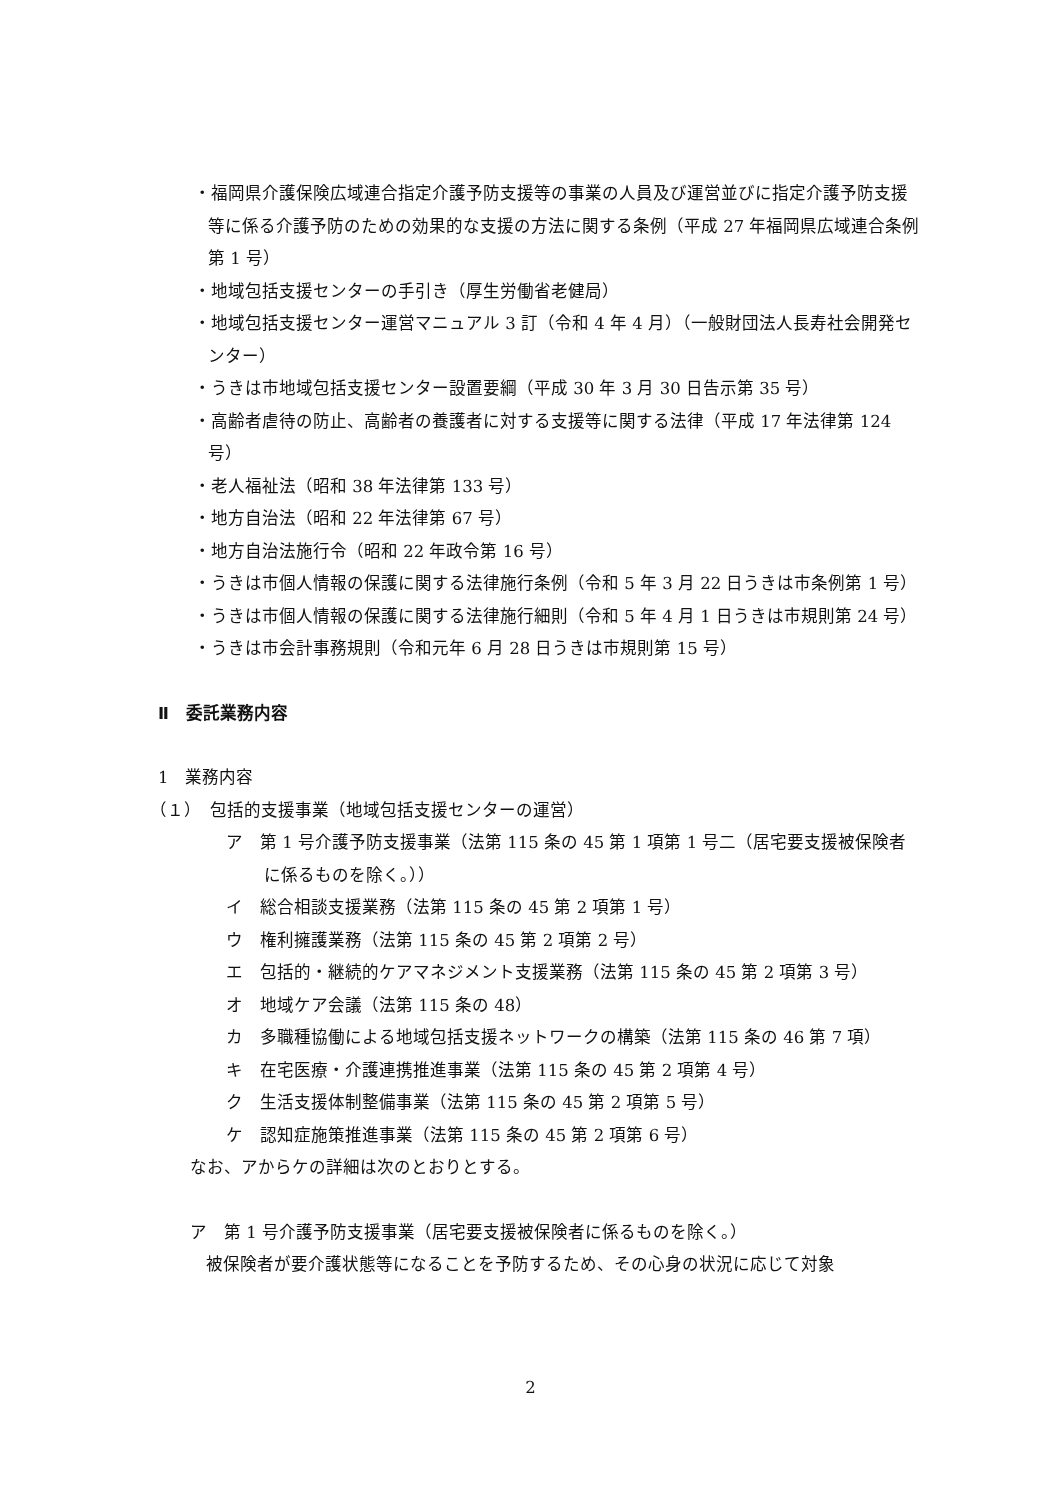・福岡県介護保険広域連合指定介護予防支援等の事業の人員及び運営並びに指定介護予防支援等に係る介護予防のための効果的な支援の方法に関する条例（平成 27 年福岡県広域連合条例第 1 号）
・地域包括支援センターの手引き（厚生労働省老健局）
・地域包括支援センター運営マニュアル 3 訂（令和 4 年 4 月）（一般財団法人長寿社会開発センター）
・うきは市地域包括支援センター設置要綱（平成 30 年 3 月 30 日告示第 35 号）
・高齢者虐待の防止、高齢者の養護者に対する支援等に関する法律（平成 17 年法律第 124 号）
・老人福祉法（昭和 38 年法律第 133 号）
・地方自治法（昭和 22 年法律第 67 号）
・地方自治法施行令（昭和 22 年政令第 16 号）
・うきは市個人情報の保護に関する法律施行条例（令和 5 年 3 月 22 日うきは市条例第 1 号）
・うきは市個人情報の保護に関する法律施行細則（令和 5 年 4 月 1 日うきは市規則第 24 号）
・うきは市会計事務規則（令和元年 6 月 28 日うきは市規則第 15 号）
Ⅱ　委託業務内容
1　業務内容
（１）　包括的支援事業（地域包括支援センターの運営）
ア　第 1 号介護予防支援事業（法第 115 条の 45 第 1 項第 1 号二（居宅要支援被保険者に係るものを除く。））
イ　総合相談支援業務（法第 115 条の 45 第 2 項第 1 号）
ウ　権利擁護業務（法第 115 条の 45 第 2 項第 2 号）
エ　包括的・継続的ケアマネジメント支援業務（法第 115 条の 45 第 2 項第 3 号）
オ　地域ケア会議（法第 115 条の 48）
カ　多職種協働による地域包括支援ネットワークの構築（法第 115 条の 46 第 7 項）
キ　在宅医療・介護連携推進事業（法第 115 条の 45 第 2 項第 4 号）
ク　生活支援体制整備事業（法第 115 条の 45 第 2 項第 5 号）
ケ　認知症施策推進事業（法第 115 条の 45 第 2 項第 6 号）
なお、アからケの詳細は次のとおりとする。
ア　第 1 号介護予防支援事業（居宅要支援被保険者に係るものを除く。）
被保険者が要介護状態等になることを予防するため、その心身の状況に応じて対象
2